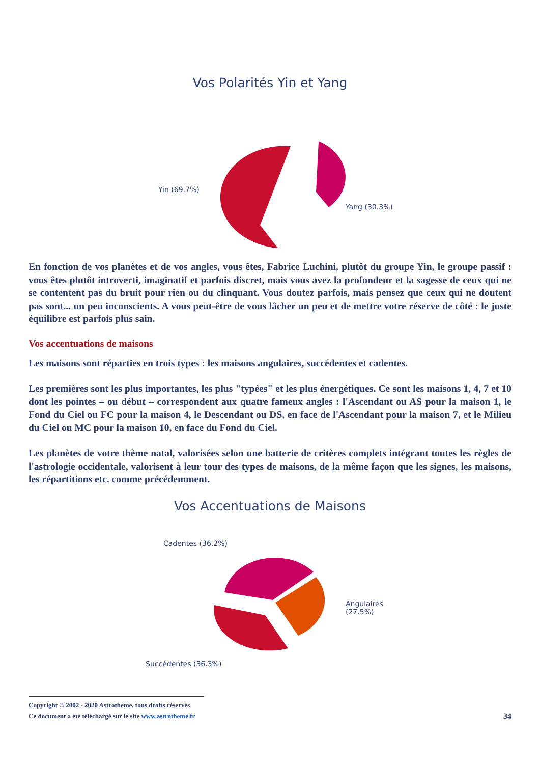Vos Polarités Yin et Yang
Yin (69.7%)
Yang (30.3%)
En fonction de vos planètes et de vos angles, vous êtes, Fabrice Luchini, plutôt du groupe Yin, le groupe passif : vous êtes plutôt introverti, imaginatif et parfois discret, mais vous avez la profondeur et la sagesse de ceux qui ne se contentent pas du bruit pour rien ou du clinquant. Vous doutez parfois, mais pensez que ceux qui ne doutent pas sont... un peu inconscients. A vous peut-être de vous lâcher un peu et de mettre votre réserve de côté : le juste équilibre est parfois plus sain.
Vos accentuations de maisons
Les maisons sont réparties en trois types : les maisons angulaires, succédentes et cadentes.
Les premières sont les plus importantes, les plus "typées" et les plus énergétiques. Ce sont les maisons 1, 4, 7 et 10 dont les pointes – ou début – correspondent aux quatre fameux angles : l'Ascendant ou AS pour la maison 1, le Fond du Ciel ou FC pour la maison 4, le Descendant ou DS, en face de l'Ascendant pour la maison 7, et le Milieu du Ciel ou MC pour la maison 10, en face du Fond du Ciel.
Les planètes de votre thème natal, valorisées selon une batterie de critères complets intégrant toutes les règles de l'astrologie occidentale, valorisent à leur tour des types de maisons, de la même façon que les signes, les maisons, les répartitions etc. comme précédemment.
Vos Accentuations de Maisons
Cadentes (36.2%)
Angulaires
(27.5%)
Succédentes (36.3%)
Copyright © 2002 - 2020 Astrotheme, tous droits réservés
Ce document a été téléchargé sur le site www.astrotheme.fr
34